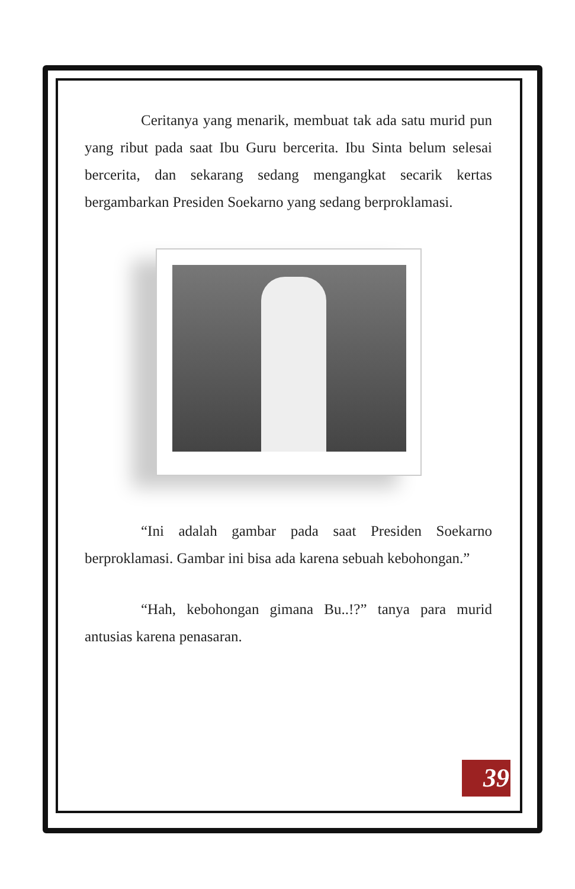Ceritanya yang menarik, membuat tak ada satu murid pun yang ribut pada saat Ibu Guru bercerita. Ibu Sinta belum selesai bercerita, dan sekarang sedang mengangkat secarik kertas bergambarkan Presiden Soekarno yang sedang berproklamasi.
“Ini adalah gambar pada saat Presiden Soekarno berproklamasi. Gambar ini bisa ada karena sebuah kebohongan.”
“Hah, kebohongan gimana Bu..!?” tanya para murid antusias karena penasaran.
39